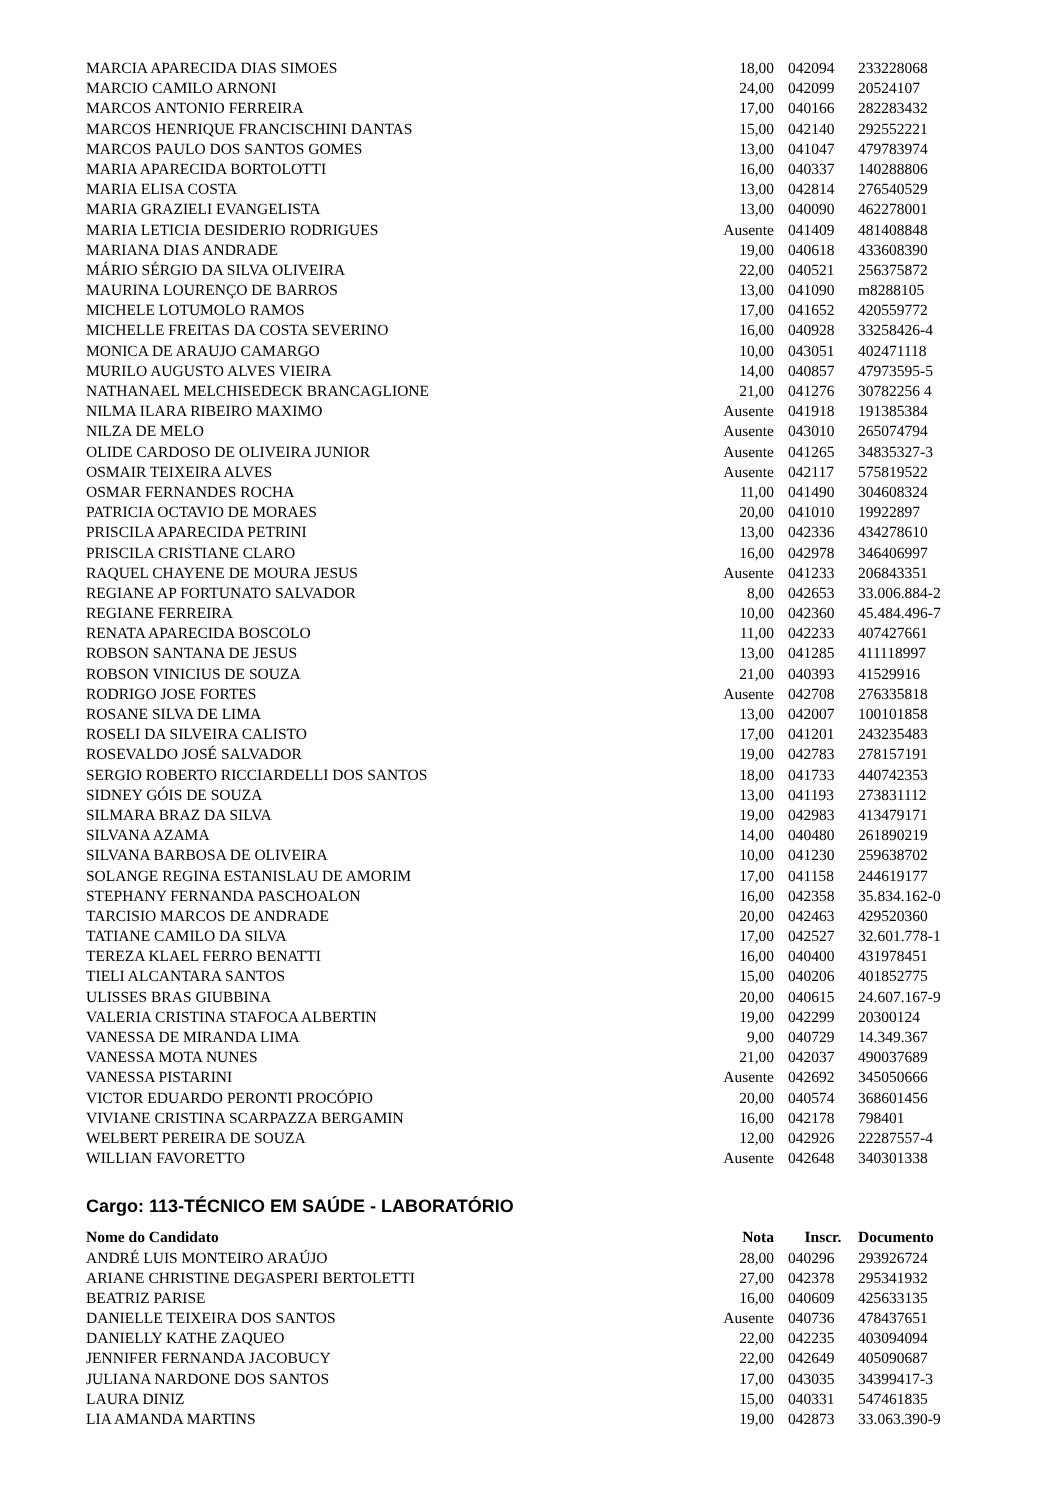| MARCIA APARECIDA DIAS SIMOES | 18,00 | 042094 | 233228068 |
| MARCIO CAMILO ARNONI | 24,00 | 042099 | 20524107 |
| MARCOS ANTONIO FERREIRA | 17,00 | 040166 | 282283432 |
| MARCOS HENRIQUE FRANCISCHINI DANTAS | 15,00 | 042140 | 292552221 |
| MARCOS PAULO DOS SANTOS GOMES | 13,00 | 041047 | 479783974 |
| MARIA APARECIDA BORTOLOTTI | 16,00 | 040337 | 140288806 |
| MARIA ELISA COSTA | 13,00 | 042814 | 276540529 |
| MARIA GRAZIELI EVANGELISTA | 13,00 | 040090 | 462278001 |
| MARIA LETICIA DESIDERIO RODRIGUES | Ausente | 041409 | 481408848 |
| MARIANA DIAS ANDRADE | 19,00 | 040618 | 433608390 |
| MÁRIO SÉRGIO DA SILVA OLIVEIRA | 22,00 | 040521 | 256375872 |
| MAURINA LOURENÇO DE BARROS | 13,00 | 041090 | m8288105 |
| MICHELE LOTUMOLO RAMOS | 17,00 | 041652 | 420559772 |
| MICHELLE FREITAS DA COSTA SEVERINO | 16,00 | 040928 | 33258426-4 |
| MONICA DE ARAUJO CAMARGO | 10,00 | 043051 | 402471118 |
| MURILO AUGUSTO ALVES VIEIRA | 14,00 | 040857 | 47973595-5 |
| NATHANAEL MELCHISEDECK BRANCAGLIONE | 21,00 | 041276 | 30782256 4 |
| NILMA ILARA RIBEIRO MAXIMO | Ausente | 041918 | 191385384 |
| NILZA DE MELO | Ausente | 043010 | 265074794 |
| OLIDE CARDOSO DE OLIVEIRA JUNIOR | Ausente | 041265 | 34835327-3 |
| OSMAIR TEIXEIRA ALVES | Ausente | 042117 | 575819522 |
| OSMAR FERNANDES ROCHA | 11,00 | 041490 | 304608324 |
| PATRICIA OCTAVIO DE MORAES | 20,00 | 041010 | 19922897 |
| PRISCILA APARECIDA PETRINI | 13,00 | 042336 | 434278610 |
| PRISCILA CRISTIANE CLARO | 16,00 | 042978 | 346406997 |
| RAQUEL CHAYENE DE MOURA JESUS | Ausente | 041233 | 206843351 |
| REGIANE AP FORTUNATO SALVADOR | 8,00 | 042653 | 33.006.884-2 |
| REGIANE FERREIRA | 10,00 | 042360 | 45.484.496-7 |
| RENATA APARECIDA BOSCOLO | 11,00 | 042233 | 407427661 |
| ROBSON SANTANA DE JESUS | 13,00 | 041285 | 411118997 |
| ROBSON VINICIUS DE SOUZA | 21,00 | 040393 | 41529916 |
| RODRIGO JOSE FORTES | Ausente | 042708 | 276335818 |
| ROSANE SILVA DE LIMA | 13,00 | 042007 | 100101858 |
| ROSELI DA SILVEIRA CALISTO | 17,00 | 041201 | 243235483 |
| ROSEVALDO JOSÉ SALVADOR | 19,00 | 042783 | 278157191 |
| SERGIO ROBERTO RICCIARDELLI DOS SANTOS | 18,00 | 041733 | 440742353 |
| SIDNEY GÓIS DE SOUZA | 13,00 | 041193 | 273831112 |
| SILMARA BRAZ DA SILVA | 19,00 | 042983 | 413479171 |
| SILVANA AZAMA | 14,00 | 040480 | 261890219 |
| SILVANA BARBOSA DE OLIVEIRA | 10,00 | 041230 | 259638702 |
| SOLANGE REGINA ESTANISLAU DE AMORIM | 17,00 | 041158 | 244619177 |
| STEPHANY FERNANDA PASCHOALON | 16,00 | 042358 | 35.834.162-0 |
| TARCISIO MARCOS DE ANDRADE | 20,00 | 042463 | 429520360 |
| TATIANE CAMILO DA SILVA | 17,00 | 042527 | 32.601.778-1 |
| TEREZA KLAEL FERRO BENATTI | 16,00 | 040400 | 431978451 |
| TIELI ALCANTARA SANTOS | 15,00 | 040206 | 401852775 |
| ULISSES BRAS GIUBBINA | 20,00 | 040615 | 24.607.167-9 |
| VALERIA CRISTINA STAFOCA ALBERTIN | 19,00 | 042299 | 20300124 |
| VANESSA DE MIRANDA LIMA | 9,00 | 040729 | 14.349.367 |
| VANESSA MOTA NUNES | 21,00 | 042037 | 490037689 |
| VANESSA PISTARINI | Ausente | 042692 | 345050666 |
| VICTOR EDUARDO PERONTI PROCÓPIO | 20,00 | 040574 | 368601456 |
| VIVIANE CRISTINA SCARPAZZA BERGAMIN | 16,00 | 042178 | 798401 |
| WELBERT PEREIRA DE SOUZA | 12,00 | 042926 | 22287557-4 |
| WILLIAN FAVORETTO | Ausente | 042648 | 340301338 |
Cargo: 113-TÉCNICO EM SAÚDE - LABORATÓRIO
| Nome do Candidato | Nota | Inscr. | Documento |
| --- | --- | --- | --- |
| ANDRÉ LUIS MONTEIRO ARAÚJO | 28,00 | 040296 | 293926724 |
| ARIANE CHRISTINE DEGASPERI BERTOLETTI | 27,00 | 042378 | 295341932 |
| BEATRIZ PARISE | 16,00 | 040609 | 425633135 |
| DANIELLE TEIXEIRA DOS SANTOS | Ausente | 040736 | 478437651 |
| DANIELLY KATHE ZAQUEO | 22,00 | 042235 | 403094094 |
| JENNIFER FERNANDA JACOBUCY | 22,00 | 042649 | 405090687 |
| JULIANA NARDONE DOS SANTOS | 17,00 | 043035 | 34399417-3 |
| LAURA DINIZ | 15,00 | 040331 | 547461835 |
| LIA AMANDA MARTINS | 19,00 | 042873 | 33.063.390-9 |